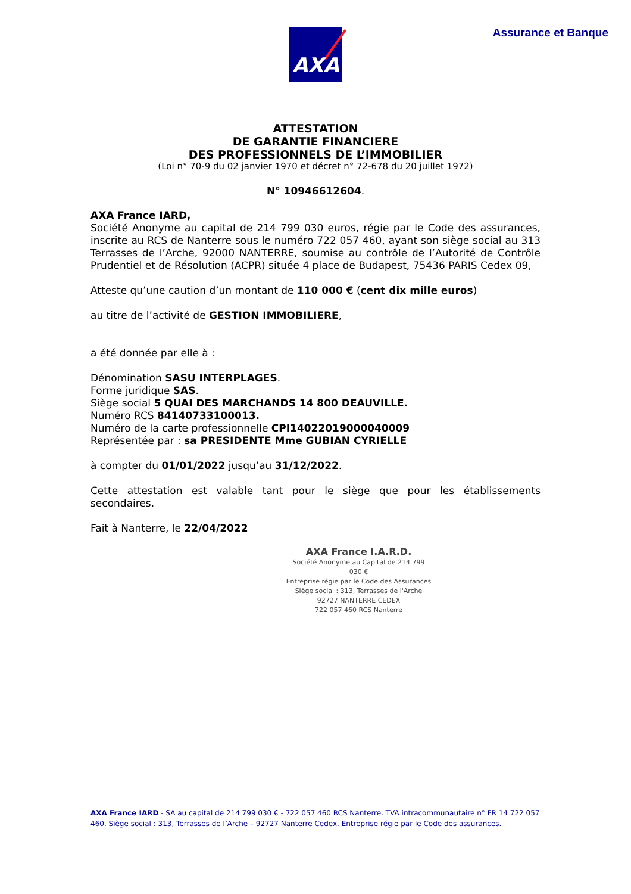AXA Assurance et Banque
ATTESTATION
DE GARANTIE FINANCIERE
DES PROFESSIONNELS DE L’IMMOBILIER
(Loi n° 70-9 du 02 janvier 1970 et décret n° 72-678 du 20 juillet 1972)
N° 10946612604.
AXA France IARD,
Société Anonyme au capital de 214 799 030 euros, régie par le Code des assurances, inscrite au RCS de Nanterre sous le numéro 722 057 460, ayant son siège social au 313 Terrasses de l’Arche, 92000 NANTERRE, soumise au contrôle de l’Autorité de Contrôle Prudentiel et de Résolution (ACPR) située 4 place de Budapest, 75436 PARIS Cedex 09,
Atteste qu’une caution d’un montant de 110 000 € (cent dix mille euros)
au titre de l’activité de GESTION IMMOBILIERE,
a été donnée par elle à :
Dénomination SASU INTERPLAGES.
Forme juridique SAS.
Siège social 5 QUAI DES MARCHANDS 14 800 DEAUVILLE.
Numéro RCS 84140733100013.
Numéro de la carte professionnelle CPI14022019000040009
Représentée par : sa PRESIDENTE Mme GUBIAN CYRIELLE
à compter du 01/01/2022 jusqu’au 31/12/2022.
Cette attestation est valable tant pour le siège que pour les établissements secondaires.
Fait à Nanterre, le 22/04/2022
AXA France I.A.R.D.
Société Anonyme au Capital de 214 799 030 €
Entreprise régie par le Code des Assurances
Siège social : 313, Terrasses de l'Arche
92727 NANTERRE CEDEX
722 057 460 RCS Nanterre
AXA France IARD - SA au capital de 214 799 030 € - 722 057 460 RCS Nanterre. TVA intracommunautaire n° FR 14 722 057 460. Siège social : 313, Terrasses de l’Arche – 92727 Nanterre Cedex. Entreprise régie par le Code des assurances.